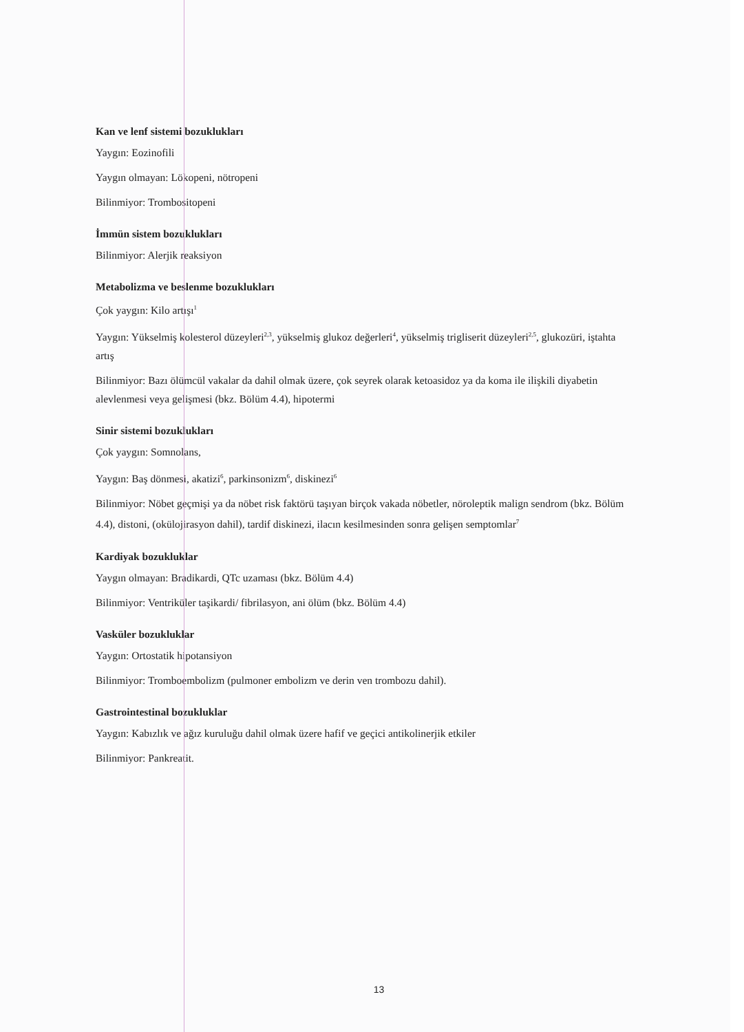Kan ve lenf sistemi bozuklukları
Yaygın: Eozinofili
Yaygın olmayan: Lökopeni, nötropeni
Bilinmiyor: Trombositopeni
İmmün sistem bozuklukları
Bilinmiyor: Alerjik reaksiyon
Metabolizma ve beslenme bozuklukları
Çok yaygın: Kilo artışı<sup>1</sup>
Yaygın: Yükselmiş kolesterol düzeyleri<sup>2,3</sup>, yükselmiş glukoz değerleri<sup>4</sup>, yükselmiş trigliserit düzeyleri<sup>2,5</sup>, glukozüri, iştahta artış
Bilinmiyor: Bazı ölümcül vakalar da dahil olmak üzere, çok seyrek olarak ketoasidoz ya da koma ile ilişkili diyabetin alevlenmesi veya gelişmesi (bkz. Bölüm 4.4), hipotermi
Sinir sistemi bozuklukları
Çok yaygın: Somnolans,
Yaygın: Baş dönmesi, akatizi<sup>6</sup>, parkinsonizm<sup>6</sup>, diskinezi<sup>6</sup>
Bilinmiyor: Nöbet geçmişi ya da nöbet risk faktörü taşıyan birçok vakada nöbetler, nöroleptik malign sendrom (bkz. Bölüm 4.4), distoni, (okülojirasyon dahil), tardif diskinezi, ilacın kesilmesinden sonra gelişen semptomlar<sup>7</sup>
Kardiyak bozukluklar
Yaygın olmayan: Bradikardi, QTc uzaması (bkz. Bölüm 4.4)
Bilinmiyor: Ventriküler taşikardi/ fibrilasyon, ani ölüm (bkz. Bölüm 4.4)
Vasküler bozukluklar
Yaygın: Ortostatik hipotansiyon
Bilinmiyor: Tromboembolizm (pulmoner embolizm ve derin ven trombozu dahil).
Gastrointestinal bozukluklar
Yaygın: Kabızlık ve ağız kuruluğu dahil olmak üzere hafif ve geçici antikolinerjik etkiler
Bilinmiyor: Pankreatit.
13